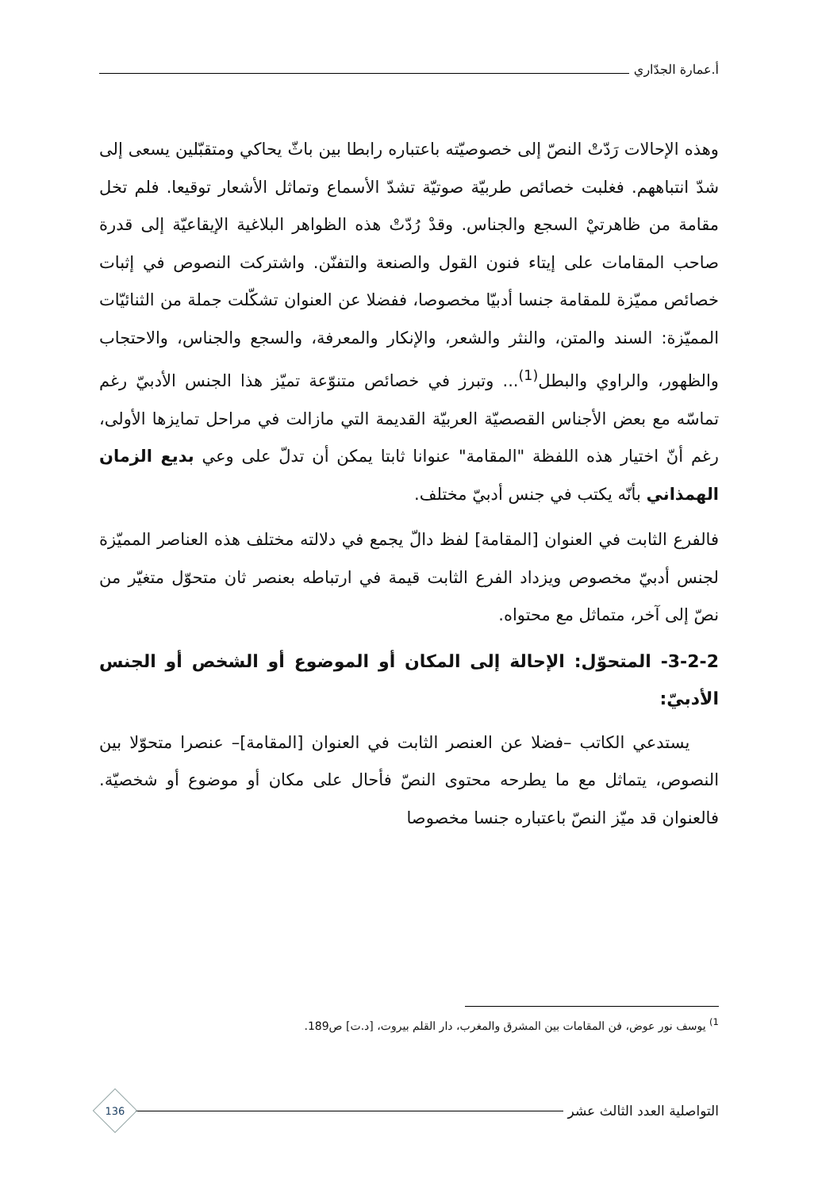أ.عمارة الجدّاري
وهذه الإحالات رَدّتْ النصّ إلى خصوصيّته باعتباره رابطا بين باثّ يحاكي ومتقبّلين يسعى إلى شدّ انتباههم. فغلبت خصائص طربيّة صوتيّة تشدّ الأسماع وتماثل الأشعار توقيعا. فلم تخل مقامة من ظاهرتيْ السجع والجناس. وقدْ رُدّتْ هذه الظواهر البلاغية الإيقاعيّة إلى قدرة صاحب المقامات على إيتاء فنون القول والصنعة والتفنّن. واشتركت النصوص في إثبات خصائص مميّزة للمقامة جنسا أدبيّا مخصوصا، ففضلا عن العنوان تشكّلت جملة من الثنائيّات المميّزة: السند والمتن، والنثر والشعر، والإنكار والمعرفة، والسجع والجناس، والاحتجاب والظهور، والراوي والبطل<sup>(1)</sup>... وتبرز في خصائص متنوّعة تميّز هذا الجنس الأدبيّ رغم تماسّه مع بعض الأجناس القصصيّة العربيّة القديمة التي مازالت في مراحل تمايزها الأولى، رغم أنّ اختيار هذه اللفظة "المقامة" عنوانا ثابتا يمكن أن تدلّ على وعي بديع الزمان الهمذاني بأنّه يكتب في جنس أدبيّ مختلف.
فالفرع الثابت في العنوان [المقامة] لفظ دالّ يجمع في دلالته مختلف هذه العناصر المميّزة لجنس أدبيّ مخصوص ويزداد الفرع الثابت قيمة في ارتباطه بعنصر ثان متحوّل متغيّر من نصّ إلى آخر، متماثل مع محتواه.
3-2-2- المتحوّل: الإحالة إلى المكان أو الموضوع أو الشخص أو الجنس الأدبيّ:
يستدعي الكاتب –فضلا عن العنصر الثابت في العنوان [المقامة]– عنصرا متحوّلا بين النصوص، يتماثل مع ما يطرحه محتوى النصّ فأحال على مكان أو موضوع أو شخصيّة. فالعنوان قد ميّز النصّ باعتباره جنسا مخصوصا
<sup>1)</sup> يوسف نور عوض، فن المقامات بين المشرق والمغرب، دار القلم بيروت، [د.ت] ص189.
التواصلية العدد الثالث عشر
136